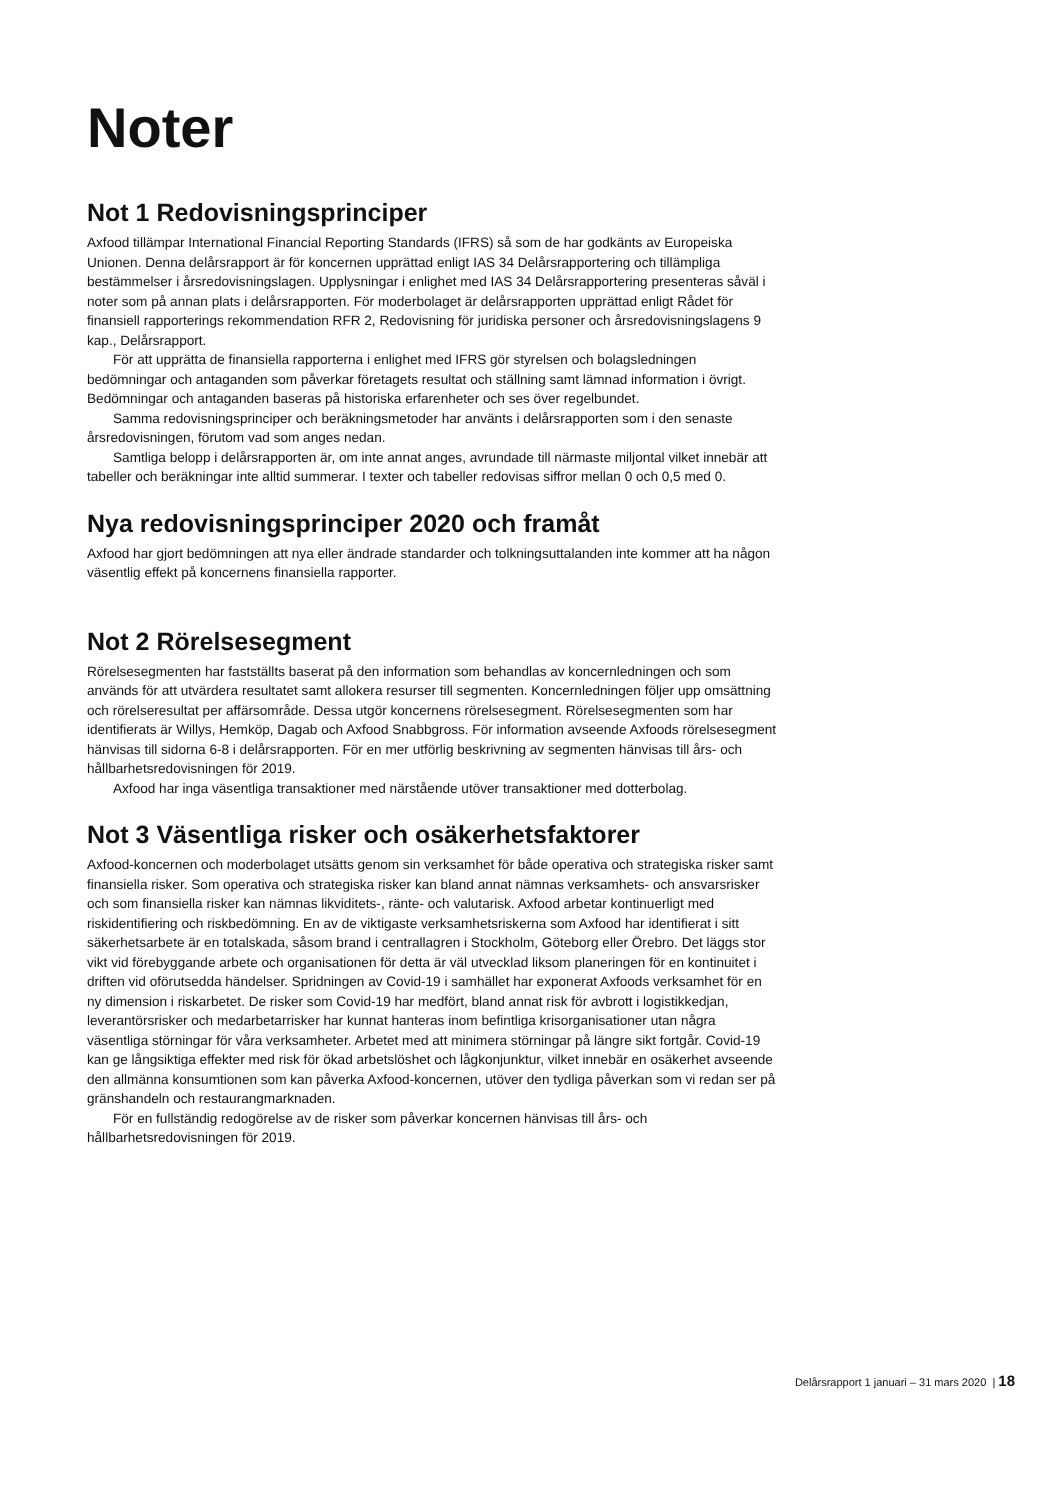Noter
Not 1 Redovisningsprinciper
Axfood tillämpar International Financial Reporting Standards (IFRS) så som de har godkänts av Europeiska Unionen. Denna delårsrapport är för koncernen upprättad enligt IAS 34 Delårsrapportering och tillämpliga bestämmelser i årsredovisningslagen. Upplysningar i enlighet med IAS 34 Delårsrapportering presenteras såväl i noter som på annan plats i delårsrapporten. För moderbolaget är delårsrapporten upprättad enligt Rådet för finansiell rapporterings rekommendation RFR 2, Redovisning för juridiska personer och årsredovisningslagens 9 kap., Delårsrapport.
För att upprätta de finansiella rapporterna i enlighet med IFRS gör styrelsen och bolagsledningen bedömningar och antaganden som påverkar företagets resultat och ställning samt lämnad information i övrigt. Bedömningar och antaganden baseras på historiska erfarenheter och ses över regelbundet.
Samma redovisningsprinciper och beräkningsmetoder har använts i delårsrapporten som i den senaste årsredovisningen, förutom vad som anges nedan.
Samtliga belopp i delårsrapporten är, om inte annat anges, avrundade till närmaste miljontal vilket innebär att tabeller och beräkningar inte alltid summerar. I texter och tabeller redovisas siffror mellan 0 och 0,5 med 0.
Nya redovisningsprinciper 2020 och framåt
Axfood har gjort bedömningen att nya eller ändrade standarder och tolkningsuttalanden inte kommer att ha någon väsentlig effekt på koncernens finansiella rapporter.
Not 2 Rörelsesegment
Rörelsesegmenten har fastställts baserat på den information som behandlas av koncernledningen och som används för att utvärdera resultatet samt allokera resurser till segmenten. Koncernledningen följer upp omsättning och rörelseresultat per affärsområde. Dessa utgör koncernens rörelsesegment. Rörelsesegmenten som har identifierats är Willys, Hemköp, Dagab och Axfood Snabbgross. För information avseende Axfoods rörelsesegment hänvisas till sidorna 6-8 i delårsrapporten. För en mer utförlig beskrivning av segmenten hänvisas till års- och hållbarhetsredovisningen för 2019.
Axfood har inga väsentliga transaktioner med närstående utöver transaktioner med dotterbolag.
Not 3 Väsentliga risker och osäkerhetsfaktorer
Axfood-koncernen och moderbolaget utsätts genom sin verksamhet för både operativa och strategiska risker samt finansiella risker. Som operativa och strategiska risker kan bland annat nämnas verksamhets- och ansvarsrisker och som finansiella risker kan nämnas likviditets-, ränte- och valutarisk. Axfood arbetar kontinuerligt med riskidentifiering och riskbedömning. En av de viktigaste verksamhetsriskerna som Axfood har identifierat i sitt säkerhetsarbete är en totalskada, såsom brand i centrallagren i Stockholm, Göteborg eller Örebro. Det läggs stor vikt vid förebyggande arbete och organisationen för detta är väl utvecklad liksom planeringen för en kontinuitet i driften vid oförutsedda händelser. Spridningen av Covid-19 i samhället har exponerat Axfoods verksamhet för en ny dimension i riskarbetet. De risker som Covid-19 har medfört, bland annat risk för avbrott i logistikkedjan, leverantörsrisker och medarbetarrisker har kunnat hanteras inom befintliga krisorganisationer utan några väsentliga störningar för våra verksamheter. Arbetet med att minimera störningar på längre sikt fortgår. Covid-19 kan ge långsiktiga effekter med risk för ökad arbetslöshet och lågkonjunktur, vilket innebär en osäkerhet avseende den allmänna konsumtionen som kan påverka Axfood-koncernen, utöver den tydliga påverkan som vi redan ser på gränshandeln och restaurangmarknaden.
För en fullständig redogörelse av de risker som påverkar koncernen hänvisas till års- och hållbarhetsredovisningen för 2019.
Delårsrapport 1 januari – 31 mars 2020 | 18